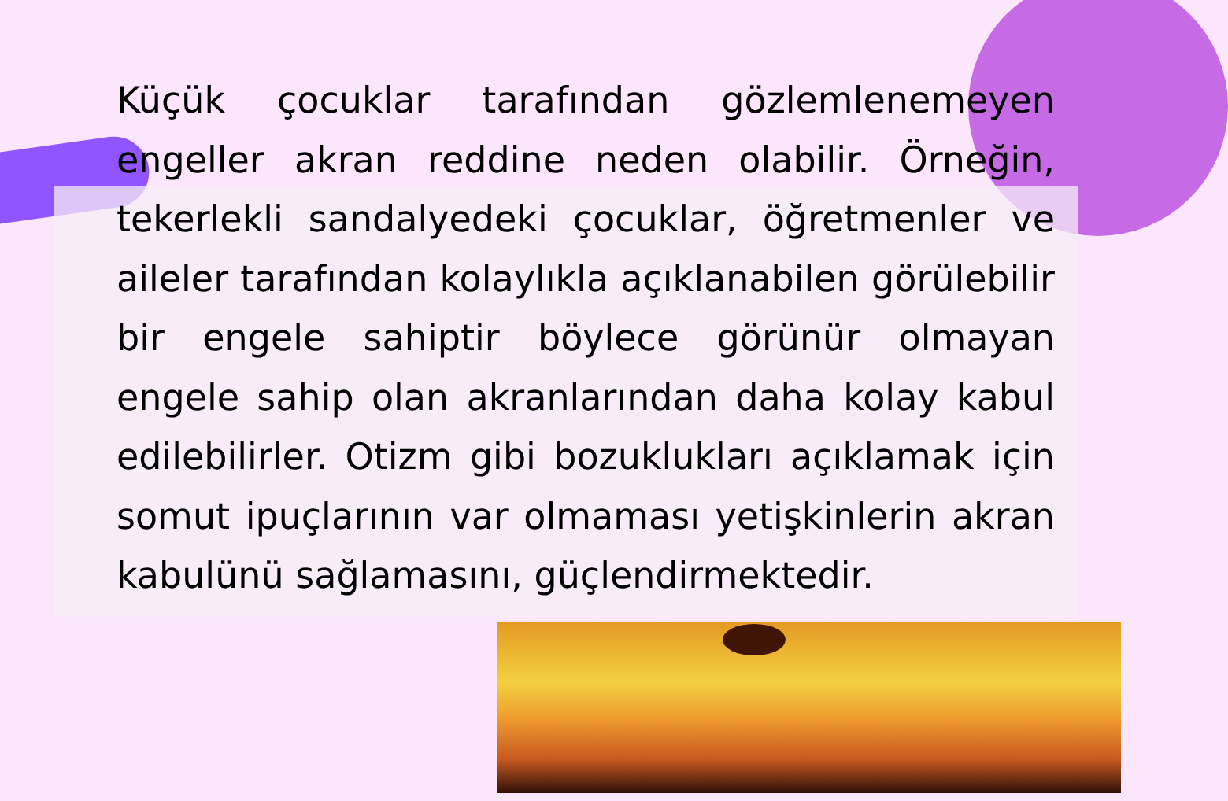Küçük çocuklar tarafından gözlemlenemeyen engeller akran reddine neden olabilir. Örneğin, tekerlekli sandalyedeki çocuklar, öğretmenler ve aileler tarafından kolaylıkla açıklanabilen görülebilir bir engele sahiptir böylece görünür olmayan engele sahip olan akranlarından daha kolay kabul edilebilirler. Otizm gibi bozuklukları açıklamak için somut ipuçlarının var olmaması yetişkinlerin akran kabulünü sağlamasını, güçlendirmektedir.